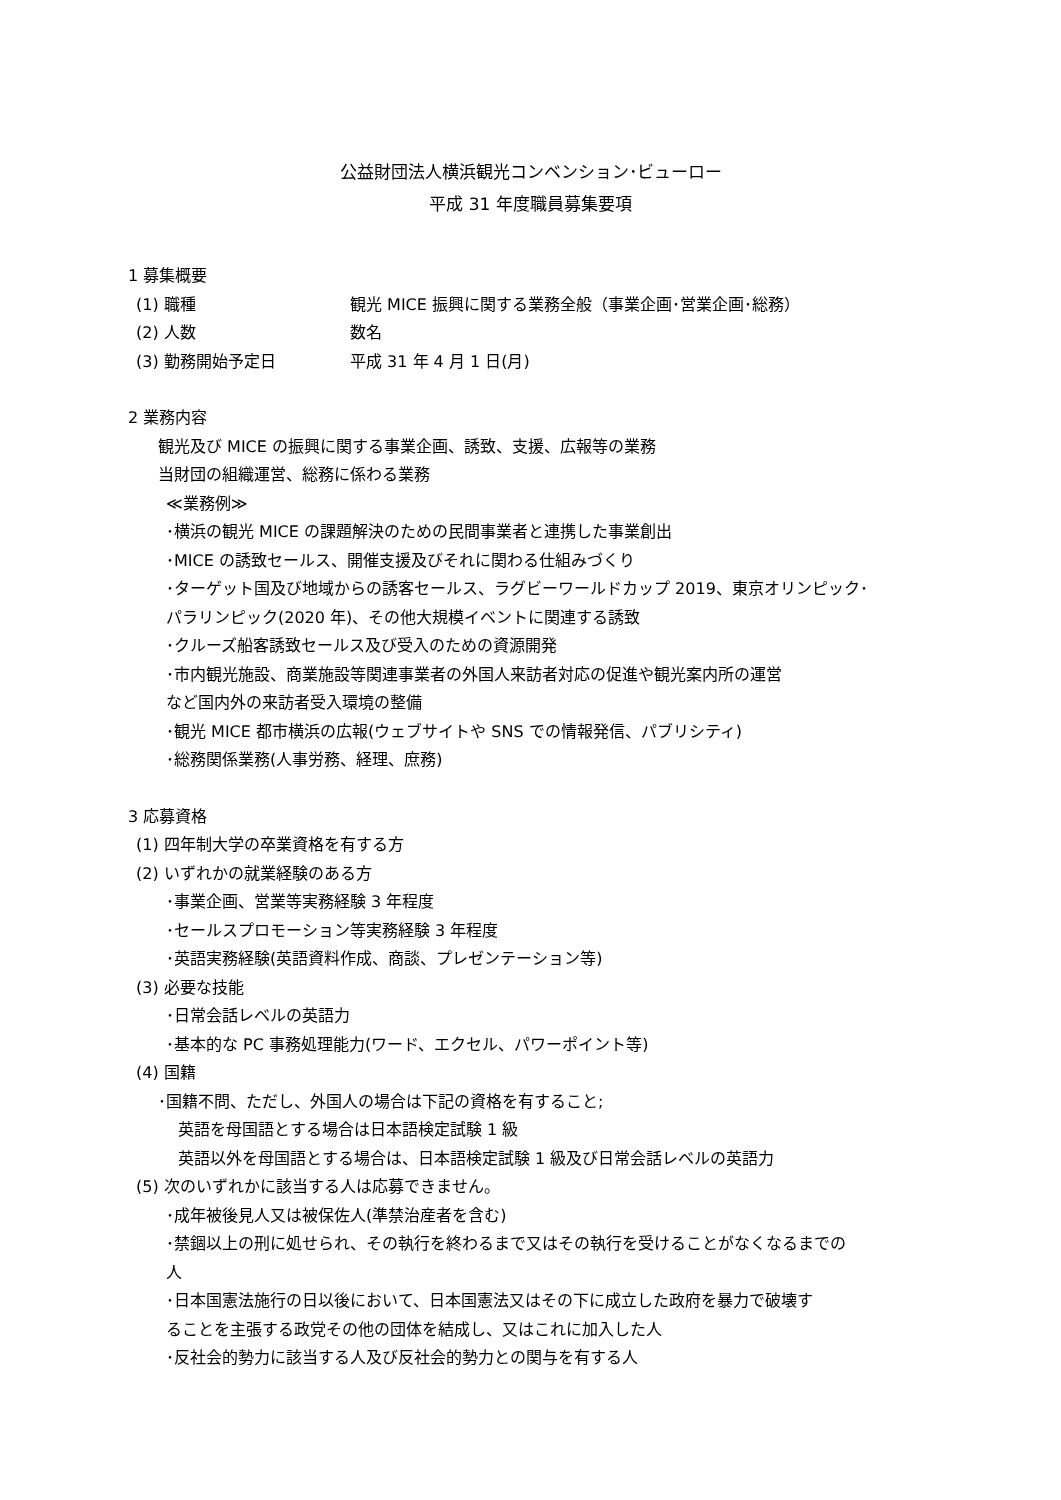公益財団法人横浜観光コンベンション･ビューロー
平成 31 年度職員募集要項
1 募集概要
(1) 職種 観光 MICE 振興に関する業務全般（事業企画･営業企画･総務）
(2) 人数 数名
(3) 勤務開始予定日 平成 31 年 4 月 1 日(月)
2 業務内容
観光及び MICE の振興に関する事業企画、誘致、支援、広報等の業務
当財団の組織運営、総務に係わる業務
≪業務例≫
･横浜の観光 MICE の課題解決のための民間事業者と連携した事業創出
･MICE の誘致セールス、開催支援及びそれに関わる仕組みづくり
･ターゲット国及び地域からの誘客セールス、ラグビーワールドカップ 2019、東京オリンピック･
パラリンピック(2020 年)、その他大規模イベントに関連する誘致
･クルーズ船客誘致セールス及び受入のための資源開発
･市内観光施設、商業施設等関連事業者の外国人来訪者対応の促進や観光案内所の運営
など国内外の来訪者受入環境の整備
･観光 MICE 都市横浜の広報(ウェブサイトや SNS での情報発信、パブリシティ)
･総務関係業務(人事労務、経理、庶務)
3 応募資格
(1) 四年制大学の卒業資格を有する方
(2) いずれかの就業経験のある方
･事業企画、営業等実務経験 3 年程度
･セールスプロモーション等実務経験 3 年程度
･英語実務経験(英語資料作成、商談、プレゼンテーション等)
(3) 必要な技能
･日常会話レベルの英語力
･基本的な PC 事務処理能力(ワード、エクセル、パワーポイント等)
(4) 国籍
･国籍不問、ただし、外国人の場合は下記の資格を有すること;
英語を母国語とする場合は日本語検定試験 1 級
英語以外を母国語とする場合は、日本語検定試験 1 級及び日常会話レベルの英語力
(5) 次のいずれかに該当する人は応募できません。
･成年被後見人又は被保佐人(準禁治産者を含む)
･禁錮以上の刑に処せられ、その執行を終わるまで又はその執行を受けることがなくなるまでの
人
･日本国憲法施行の日以後において、日本国憲法又はその下に成立した政府を暴力で破壊す
ることを主張する政党その他の団体を結成し、又はこれに加入した人
･反社会的勢力に該当する人及び反社会的勢力との関与を有する人